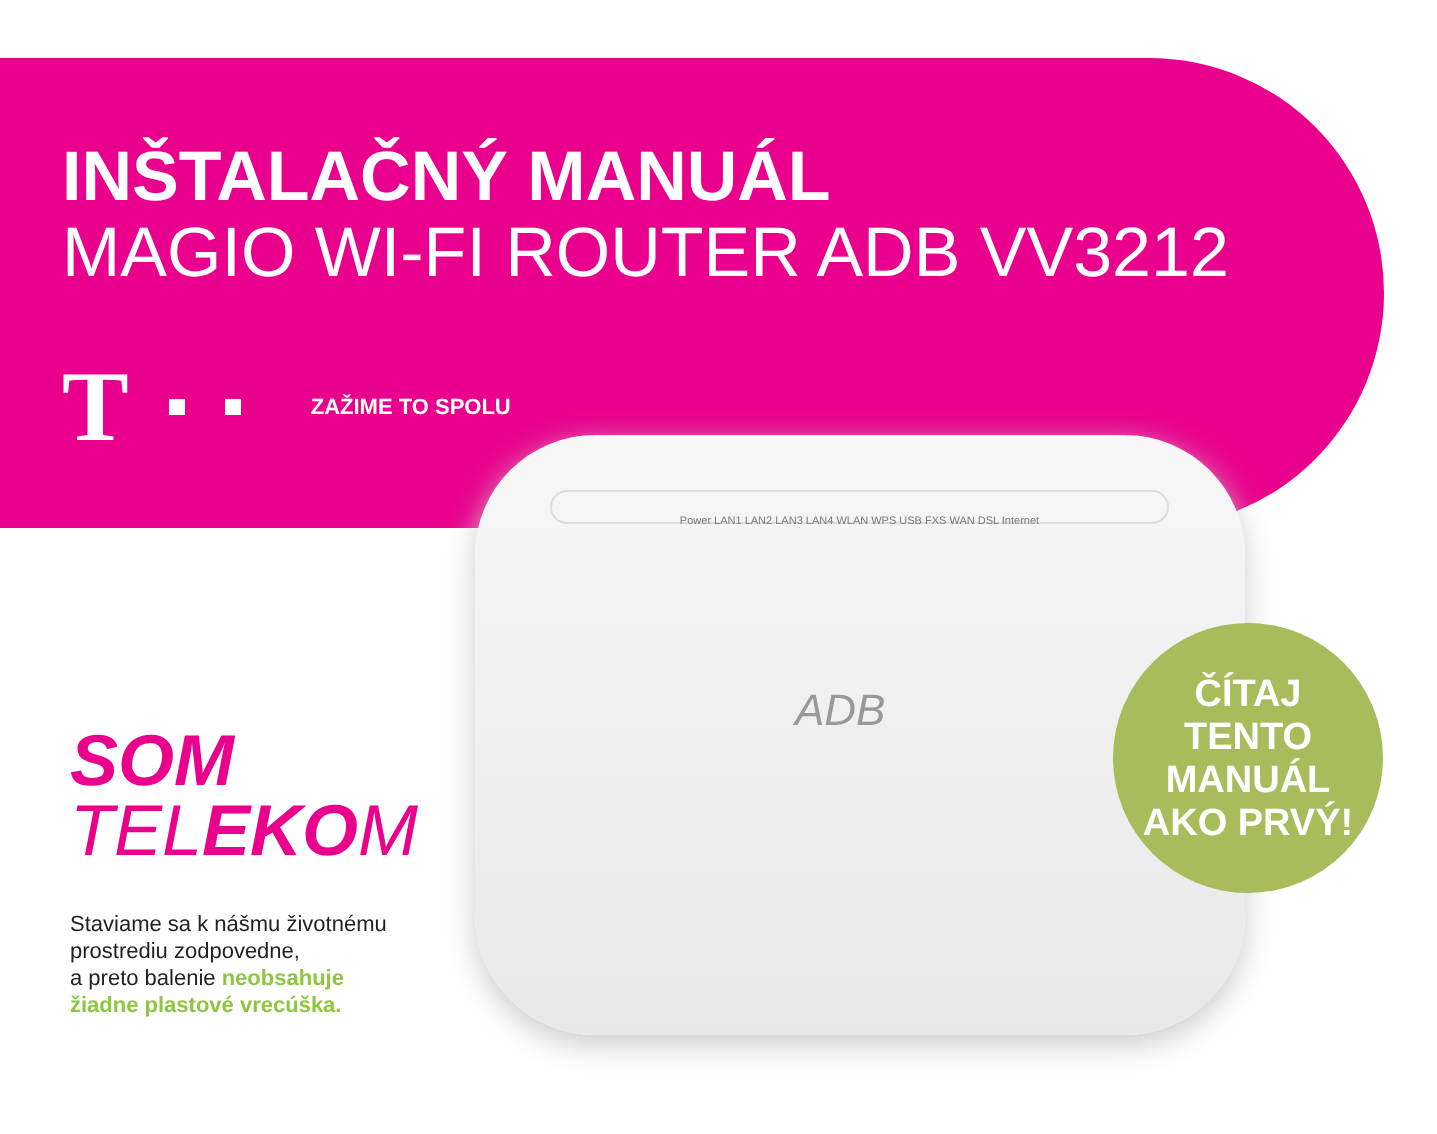INŠTALAČNÝ MANUÁL
MAGIO WI-FI ROUTER ADB VV3212
T
ZAŽIME TO SPOLU
Power LAN1 LAN2 LAN3 LAN4 WLAN WPS USB FXS WAN DSL Internet
ADB
ČÍTAJ
TENTO
MANUÁL
AKO PRVÝ!
SOM
TELEKOM
Staviame sa k nášmu životnému
prostrediu zodpovedne,
a preto balenie neobsahuje
žiadne plastové vrecúška.